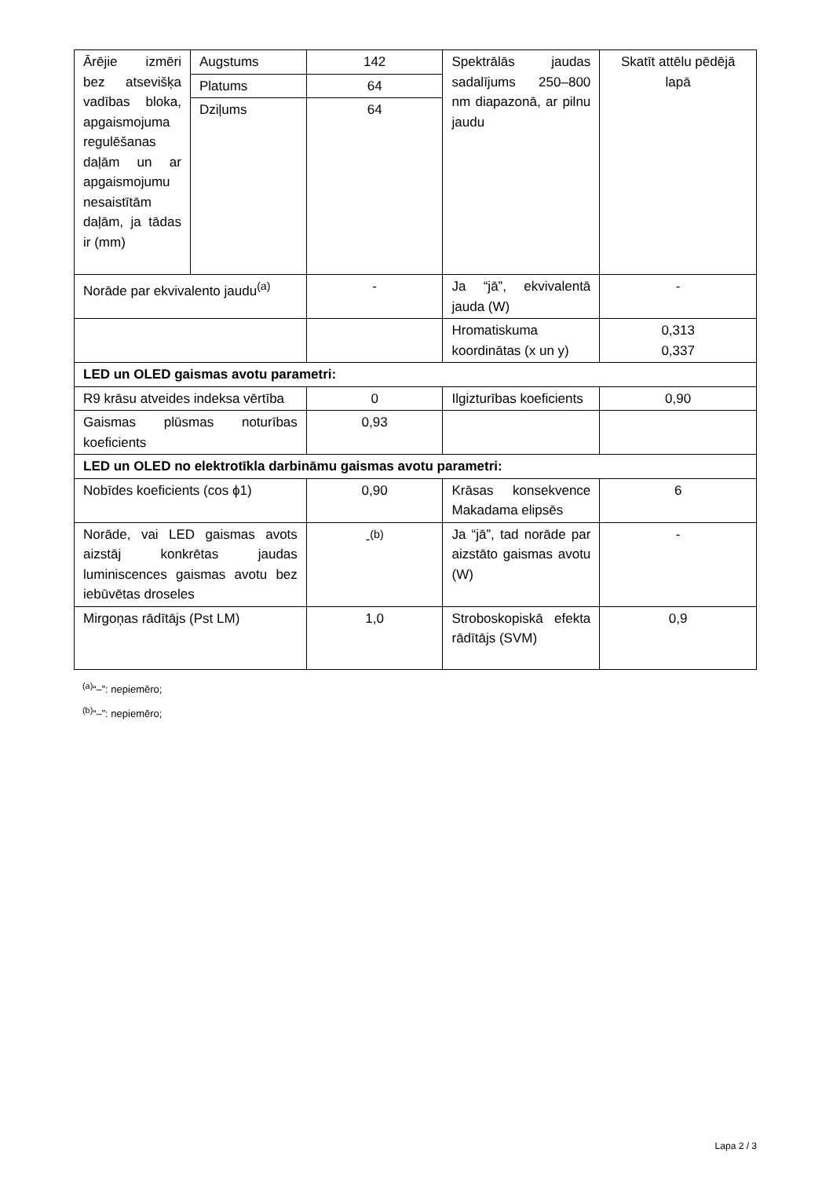| Ārējie izmēri bez atsevišķa vadības bloka, apgaismojuma regulēšanas daļām un ar apgaismojumu nesaistītām daļām, ja tādas ir (mm) | Augstums | 142 | Spektrālās jaudas sadalījums 250–800 nm diapazonā, ar pilnu jaudu | Skatīt attēlu pēdējā lapā |
| | Platums | 64 | | |
| | Dziļums | 64 | | |
| Norāde par ekvivalento jaudu<sup>(a)</sup> | | - | Ja “jā”, ekvivalentā jauda (W) | - |
| | | | Hromatiskuma koordinātas (x un y) | 0,313 0,337 |
| LED un OLED gaismas avotu parametri: | | | | |
| R9 krāsu atveides indeksa vērtība | | 0 | Ilgizturības koeficients | 0,90 |
| Gaismas plūsmas noturības koeficients | | 0,93 | | |
| LED un OLED no elektrotīkla darbināmu gaismas avotu parametri: | | | | |
| Nobīdes koeficients (cos ϕ1) | | 0,90 | Krāsas konsekvence Makadama elipsēs | 6 |
| Norāde, vai LED gaismas avots aizstāj konkrētas jaudas luminiscences gaismas avotu bez iebūvētas droseles | | -<sup>(b)</sup> | Ja “jā”, tad norāde par aizstāto gaismas avotu (W) | - |
| Mirgoņas rādītājs (Pst LM) | | 1,0 | Stroboskopiskā efekta rādītājs (SVM) | 0,9 |
<sup>(a)</sup> “–”: nepiemēro;
<sup>(b)</sup> “–”: nepiemēro;
Lapa 2 / 3